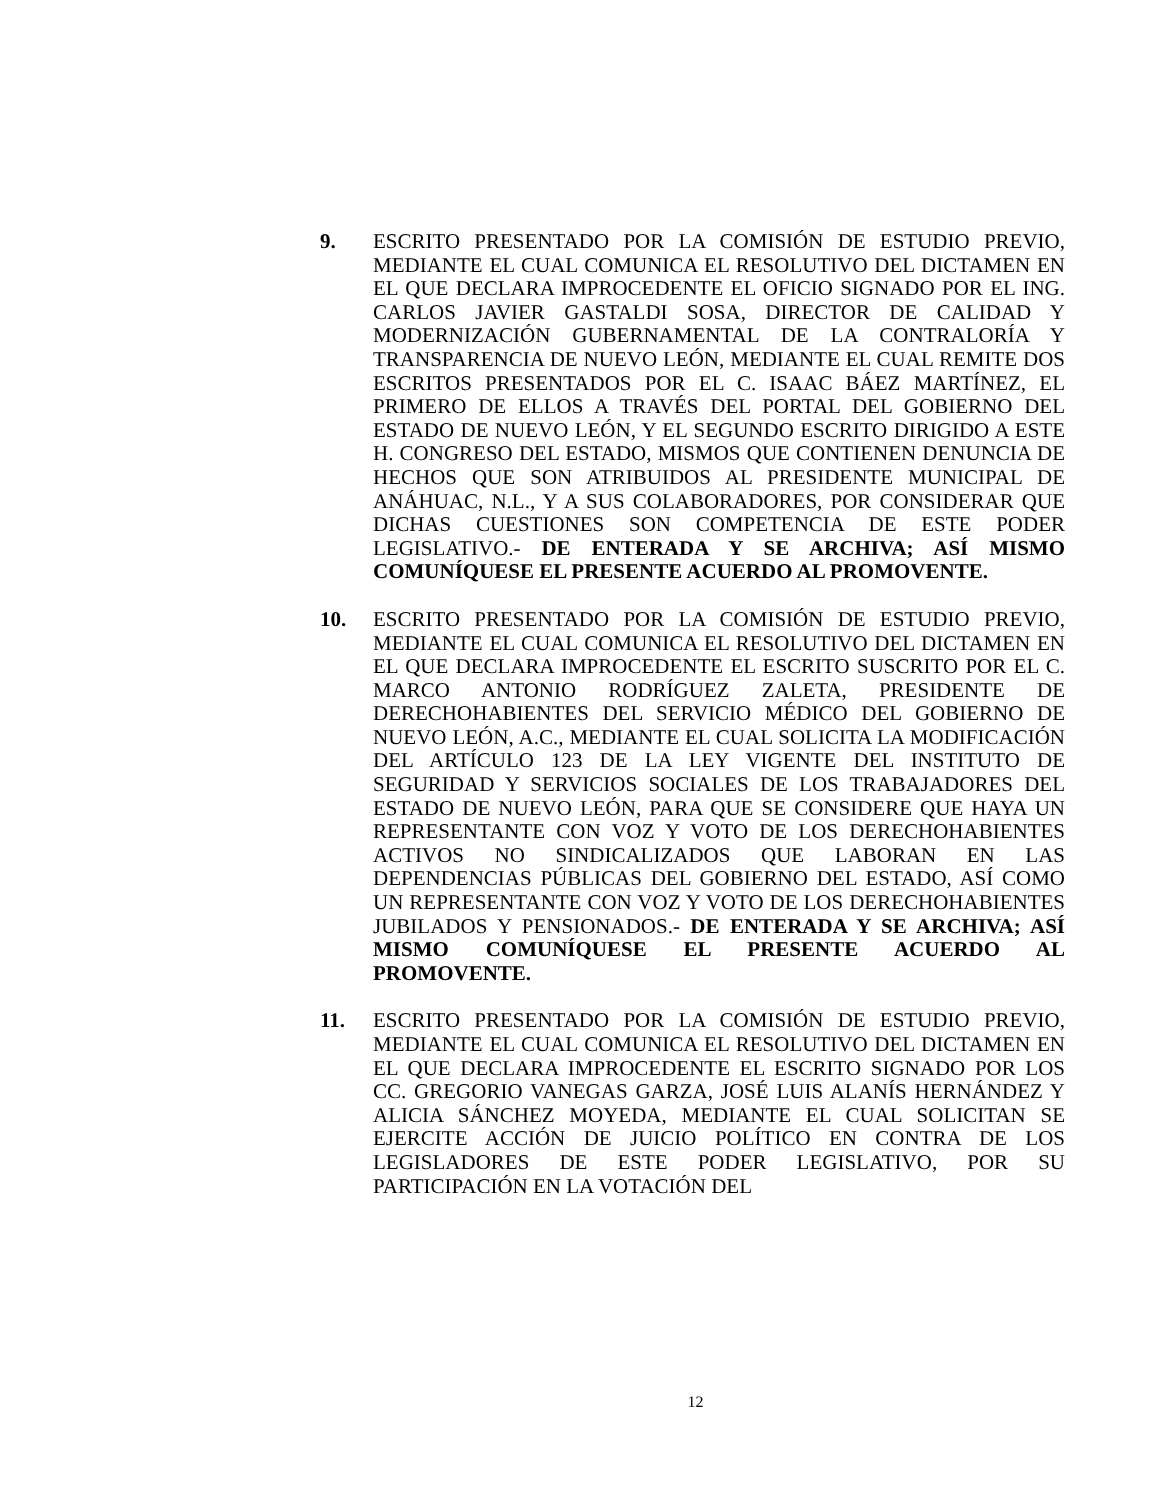9. ESCRITO PRESENTADO POR LA COMISIÓN DE ESTUDIO PREVIO, MEDIANTE EL CUAL COMUNICA EL RESOLUTIVO DEL DICTAMEN EN EL QUE DECLARA IMPROCEDENTE EL OFICIO SIGNADO POR EL ING. CARLOS JAVIER GASTALDI SOSA, DIRECTOR DE CALIDAD Y MODERNIZACIÓN GUBERNAMENTAL DE LA CONTRALORÍA Y TRANSPARENCIA DE NUEVO LEÓN, MEDIANTE EL CUAL REMITE DOS ESCRITOS PRESENTADOS POR EL C. ISAAC BÁEZ MARTÍNEZ, EL PRIMERO DE ELLOS A TRAVÉS DEL PORTAL DEL GOBIERNO DEL ESTADO DE NUEVO LEÓN, Y EL SEGUNDO ESCRITO DIRIGIDO A ESTE H. CONGRESO DEL ESTADO, MISMOS QUE CONTIENEN DENUNCIA DE HECHOS QUE SON ATRIBUIDOS AL PRESIDENTE MUNICIPAL DE ANÁHUAC, N.L., Y A SUS COLABORADORES, POR CONSIDERAR QUE DICHAS CUESTIONES SON COMPETENCIA DE ESTE PODER LEGISLATIVO.- DE ENTERADA Y SE ARCHIVA; ASÍ MISMO COMUNÍQUESE EL PRESENTE ACUERDO AL PROMOVENTE.
10. ESCRITO PRESENTADO POR LA COMISIÓN DE ESTUDIO PREVIO, MEDIANTE EL CUAL COMUNICA EL RESOLUTIVO DEL DICTAMEN EN EL QUE DECLARA IMPROCEDENTE EL ESCRITO SUSCRITO POR EL C. MARCO ANTONIO RODRÍGUEZ ZALETA, PRESIDENTE DE DERECHOHABIENTES DEL SERVICIO MÉDICO DEL GOBIERNO DE NUEVO LEÓN, A.C., MEDIANTE EL CUAL SOLICITA LA MODIFICACIÓN DEL ARTÍCULO 123 DE LA LEY VIGENTE DEL INSTITUTO DE SEGURIDAD Y SERVICIOS SOCIALES DE LOS TRABAJADORES DEL ESTADO DE NUEVO LEÓN, PARA QUE SE CONSIDERE QUE HAYA UN REPRESENTANTE CON VOZ Y VOTO DE LOS DERECHOHABIENTES ACTIVOS NO SINDICALIZADOS QUE LABORAN EN LAS DEPENDENCIAS PÚBLICAS DEL GOBIERNO DEL ESTADO, ASÍ COMO UN REPRESENTANTE CON VOZ Y VOTO DE LOS DERECHOHABIENTES JUBILADOS Y PENSIONADOS.- DE ENTERADA Y SE ARCHIVA; ASÍ MISMO COMUNÍQUESE EL PRESENTE ACUERDO AL PROMOVENTE.
11. ESCRITO PRESENTADO POR LA COMISIÓN DE ESTUDIO PREVIO, MEDIANTE EL CUAL COMUNICA EL RESOLUTIVO DEL DICTAMEN EN EL QUE DECLARA IMPROCEDENTE EL ESCRITO SIGNADO POR LOS CC. GREGORIO VANEGAS GARZA, JOSÉ LUIS ALANÍS HERNÁNDEZ Y ALICIA SÁNCHEZ MOYEDA, MEDIANTE EL CUAL SOLICITAN SE EJERCITE ACCIÓN DE JUICIO POLÍTICO EN CONTRA DE LOS LEGISLADORES DE ESTE PODER LEGISLATIVO, POR SU PARTICIPACIÓN EN LA VOTACIÓN DEL
12